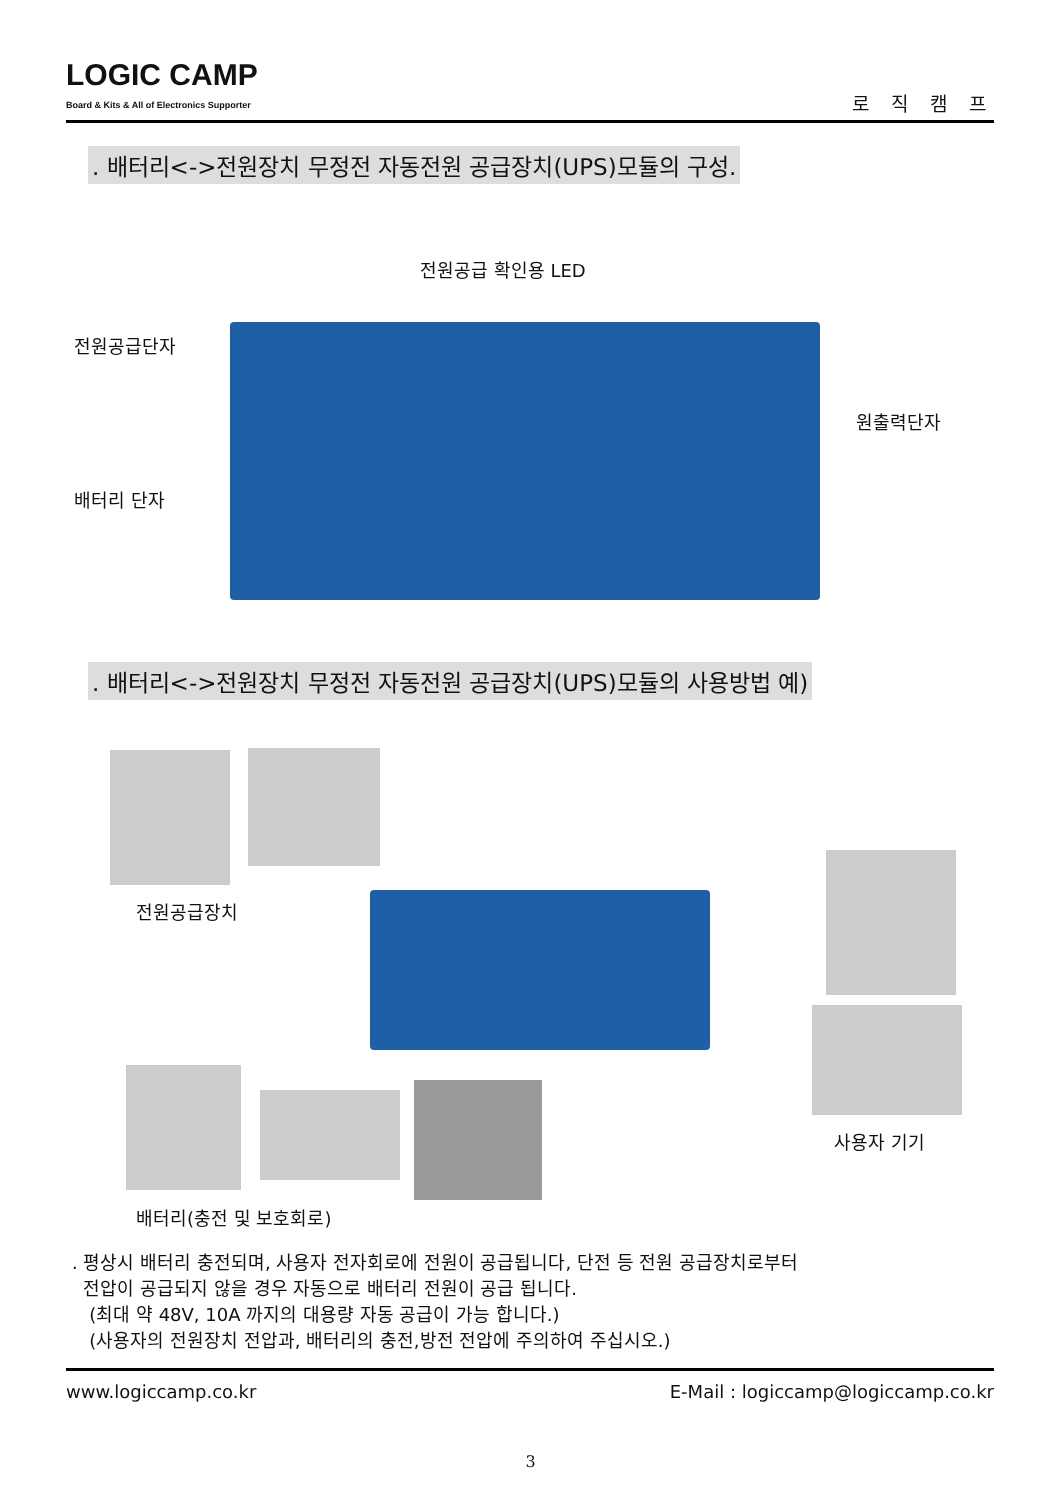LOGIC CAMP
Board & Kits & All of Electronics Supporter
로 직 캠 프
. 배터리<->전원장치 무정전 자동전원 공급장치(UPS)모듈의 구성.
전원공급 확인용 LED
전원공급단자
배터리 단자
원출력단자
. 배터리<->전원장치 무정전 자동전원 공급장치(UPS)모듈의 사용방법 예)
전원공급장치
사용자 기기
배터리(충전 및 보호회로)
. 평상시 배터리 충전되며, 사용자 전자회로에 전원이 공급됩니다, 단전 등 전원 공급장치로부터
전압이 공급되지 않을 경우 자동으로 배터리 전원이 공급 됩니다.
(최대 약 48V, 10A 까지의 대용량 자동 공급이 가능 합니다.)
(사용자의 전원장치 전압과, 배터리의 충전,방전 전압에 주의하여 주십시오.)
www.logiccamp.co.kr E-Mail : logiccamp@logiccamp.co.kr
3